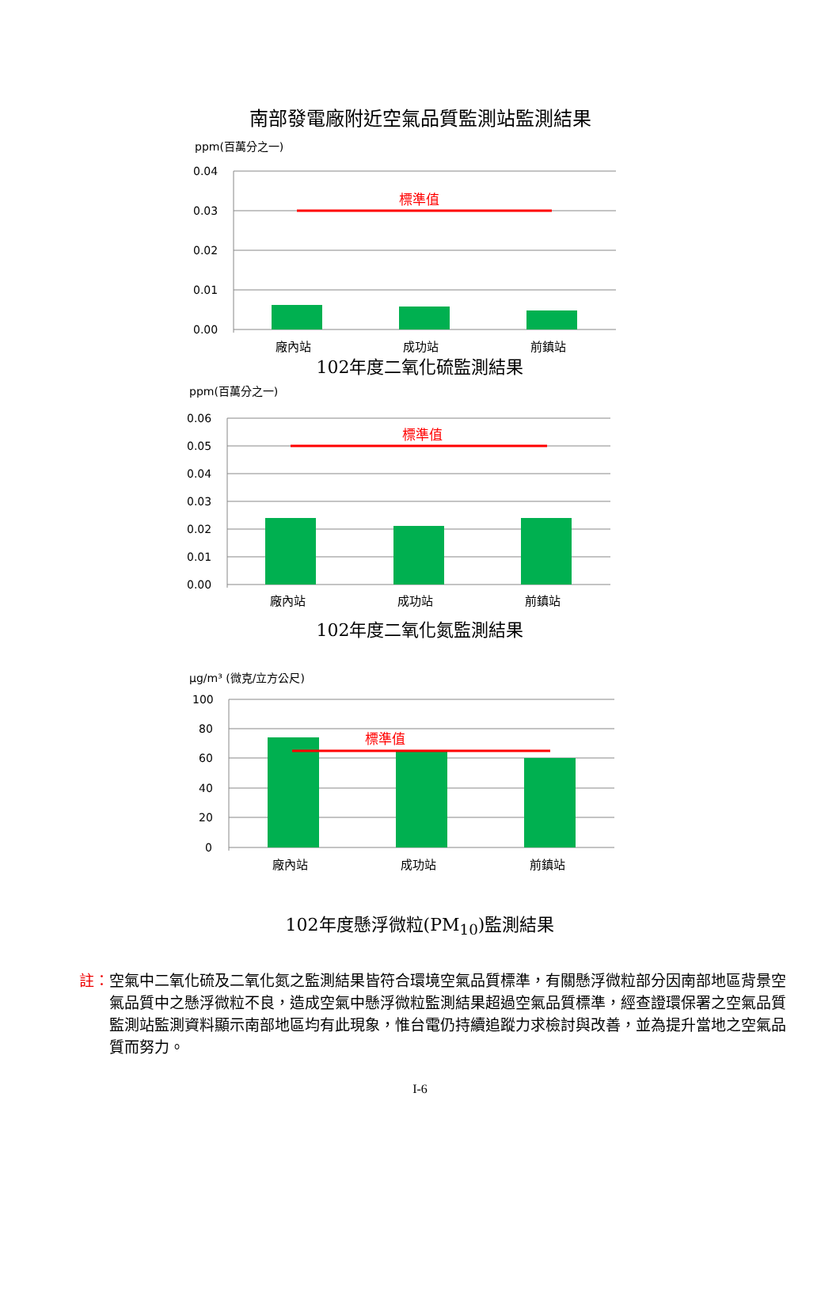南部發電廠附近空氣品質監測站監測結果
ppm(百萬分之一)
0.04
0.03
0.02
0.01
0.00
標準值
廠內站
成功站
前鎮站
102年度二氧化硫監測結果
ppm(百萬分之一)
0.06
0.05
0.04
0.03
0.02
0.01
0.00
標準值
廠內站
成功站
前鎮站
102年度二氧化氮監測結果
μg/m³ (微克/立方公尺)
100
80
60
40
20
0
標準值
廠內站
成功站
前鎮站
102年度懸浮微粒(PM<sub>10</sub>)監測結果
註：空氣中二氧化硫及二氧化氮之監測結果皆符合環境空氣品質標準，有關懸浮微粒部分因南部地區背景空氣品質中之懸浮微粒不良，造成空氣中懸浮微粒監測結果超過空氣品質標準，經查證環保署之空氣品質監測站監測資料顯示南部地區均有此現象，惟台電仍持續追蹤力求檢討與改善，並為提升當地之空氣品質而努力。
I-6